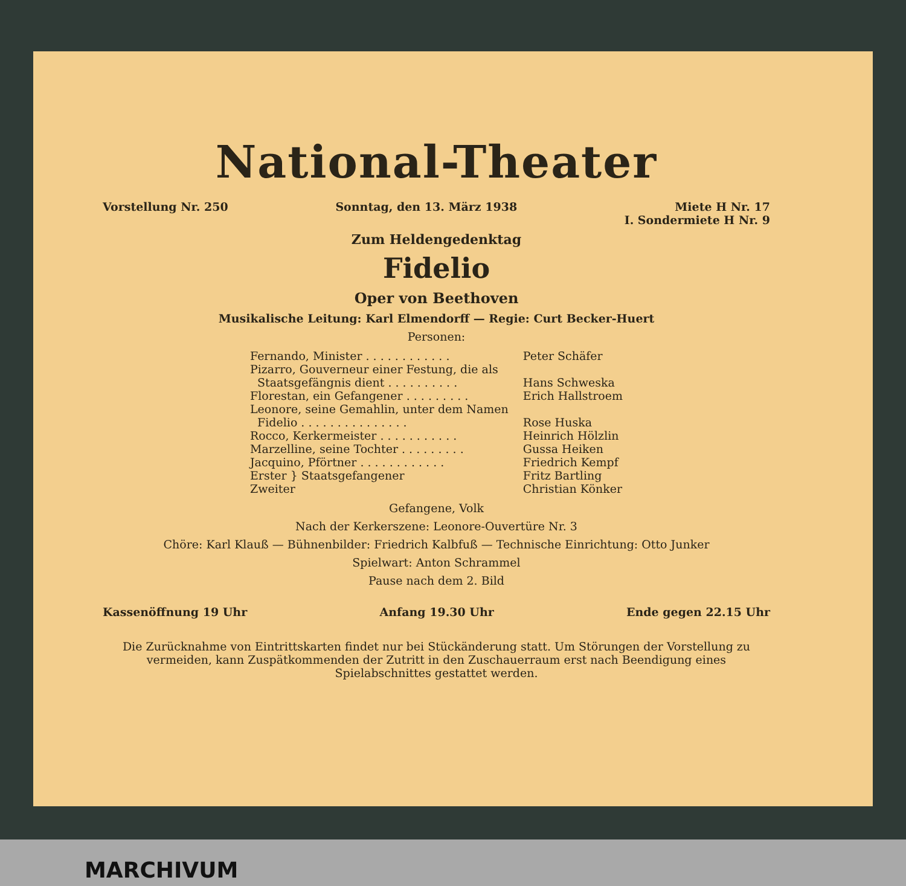National-Theater
Vorstellung Nr. 250 Sonntag, den 13. März 1938 Miete H Nr. 17
I. Sondermiete H Nr. 9
Zum Heldengedenktag
Fidelio
Oper von Beethoven
Musikalische Leitung: Karl Elmendorff — Regie: Curt Becker-Huert
Personen:
| Fernando, Minister . . . . . . . . . . . . | Peter Schäfer |
| Pizarro, Gouverneur einer Festung, die als Staatsgefängnis dient . . . . . . . . . . | Hans Schweska |
| Florestan, ein Gefangener . . . . . . . . . | Erich Hallstroem |
| Leonore, seine Gemahlin, unter dem Namen Fidelio . . . . . . . . . . . . . . . | Rose Huska |
| Rocco, Kerkermeister . . . . . . . . . . . | Heinrich Hölzlin |
| Marzelline, seine Tochter . . . . . . . . . | Gussa Heiken |
| Jacquino, Pförtner . . . . . . . . . . . . | Friedrich Kempf |
| Erster } Staatsgefangener Zweiter | Fritz Bartling Christian Könker |
Gefangene, Volk
Nach der Kerkerszene: Leonore-Ouvertüre Nr. 3
Chöre: Karl Klauß — Bühnenbilder: Friedrich Kalbfuß — Technische Einrichtung: Otto Junker
Spielwart: Anton Schrammel
Pause nach dem 2. Bild
Kassenöffnung 19 Uhr Anfang 19.30 Uhr Ende gegen 22.15 Uhr
Die Zurücknahme von Eintrittskarten findet nur bei Stückänderung statt. Um Störungen der Vorstellung zu vermeiden, kann Zuspätkommenden der Zutritt in den Zuschauerraum erst nach Beendigung eines Spielabschnittes gestattet werden.
MARCHIVUM